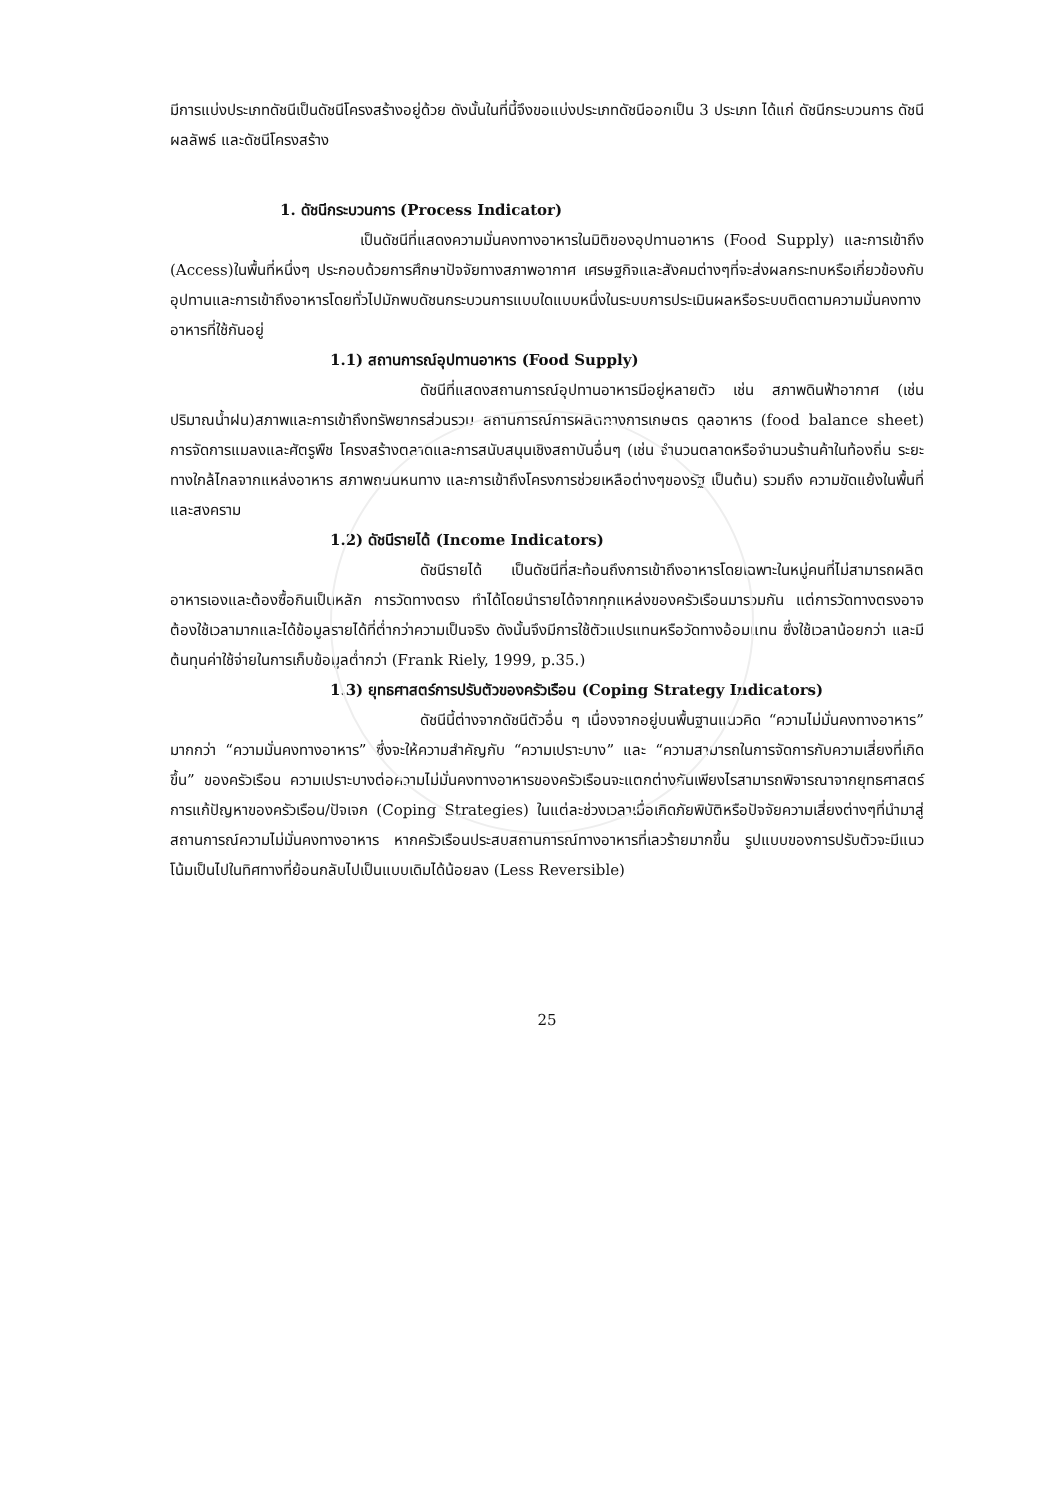มีการแบ่งประเภทดัชนีเป็นดัชนีโครงสร้างอยู่ด้วย ดังนั้นในที่นี้จึงขอแบ่งประเภทดัชนีออกเป็น 3 ประเภท ได้แก่ ดัชนีกระบวนการ ดัชนีผลลัพธ์ และดัชนีโครงสร้าง
1. ดัชนีกระบวนการ (Process Indicator)
เป็นดัชนีที่แสดงความมั่นคงทางอาหารในมิติของอุปทานอาหาร (Food Supply) และการเข้าถึง (Access)ในพื้นที่หนึ่งๆ ประกอบด้วยการศึกษาปัจจัยทางสภาพอากาศ เศรษฐกิจและสังคมต่างๆที่จะส่งผลกระทบหรือเกี่ยวข้องกับอุปทานและการเข้าถึงอาหารโดยทั่วไปมักพบดัชนกระบวนการแบบใดแบบหนึ่งในระบบการประเมินผลหรือระบบติดตามความมั่นคงทางอาหารที่ใช้กันอยู่
1.1) สถานการณ์อุปทานอาหาร (Food Supply)
ดัชนีที่แสดงสถานการณ์อุปทานอาหารมีอยู่หลายตัว เช่น สภาพดินฟ้าอากาศ (เช่น ปริมาณน้ำฝน)สภาพและการเข้าถึงทรัพยากรส่วนรวม สถานการณ์การผลิตทางการเกษตร ดุลอาหาร (food balance sheet) การจัดการแมลงและศัตรูพืช โครงสร้างตลาดและการสนับสนุนเชิงสถาบันอื่นๆ (เช่น จำนวนตลาดหรือจำนวนร้านค้าในท้องถิ่น ระยะทางใกล้ไกลจากแหล่งอาหาร สภาพถนนหนทาง และการเข้าถึงโครงการช่วยเหลือต่างๆของรัฐ เป็นต้น) รวมถึง ความขัดแย้งในพื้นที่และสงคราม
1.2) ดัชนีรายได้ (Income Indicators)
ดัชนีรายได้ เป็นดัชนีที่สะท้อนถึงการเข้าถึงอาหารโดยเฉพาะในหมู่คนที่ไม่สามารถผลิตอาหารเองและต้องซื้อกินเป็นหลัก การวัดทางตรง ทำได้โดยนำรายได้จากทุกแหล่งของครัวเรือนมารวมกัน แต่การวัดทางตรงอาจต้องใช้เวลามากและได้ข้อมูลรายได้ที่ต่ำกว่าความเป็นจริง ดังนั้นจึงมีการใช้ตัวแปรแทนหรือวัดทางอ้อมแทน ซึ่งใช้เวลาน้อยกว่า และมีต้นทุนค่าใช้จ่ายในการเก็บข้อมูลต่ำกว่า (Frank Riely, 1999, p.35.)
1.3) ยุทธศาสตร์การปรับตัวของครัวเรือน (Coping Strategy Indicators)
ดัชนีนี้ต่างจากดัชนีตัวอื่น ๆ เนื่องจากอยู่บนพื้นฐานแนวคิด “ความไม่มั่นคงทางอาหาร” มากกว่า “ความมั่นคงทางอาหาร” ซึ่งจะให้ความสำคัญกับ “ความเปราะบาง” และ “ความสามารถในการจัดการกับความเสี่ยงที่เกิดขึ้น” ของครัวเรือน ความเปราะบางต่อความไม่มั่นคงทางอาหารของครัวเรือนจะแตกต่างกันเพียงไรสามารถพิจารณาจากยุทธศาสตร์การแก้ปัญหาของครัวเรือน/ปัจเจก (Coping Strategies) ในแต่ละช่วงเวลาเมื่อเกิดภัยพิบัติหรือปัจจัยความเสี่ยงต่างๆที่นำมาสู่สถานการณ์ความไม่มั่นคงทางอาหาร หากครัวเรือนประสบสถานการณ์ทางอาหารที่เลวร้ายมากขึ้น รูปแบบของการปรับตัวจะมีแนวโน้มเป็นไปในทิศทางที่ย้อนกลับไปเป็นแบบเดิมได้น้อยลง (Less Reversible)
25